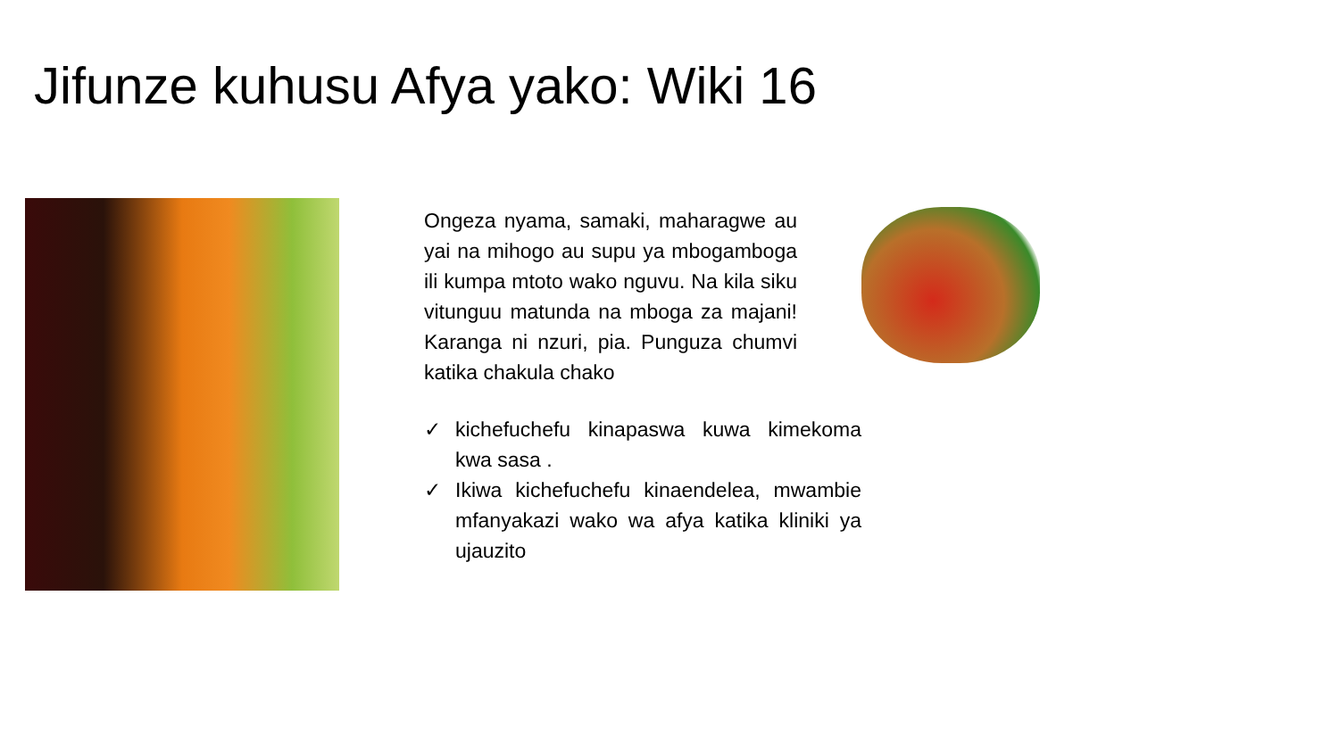Jifunze kuhusu Afya yako: Wiki 16
Ongeza nyama, samaki, maharagwe au yai na mihogo au supu ya mbogamboga ili kumpa mtoto wako nguvu. Na kila siku vitunguu matunda na mboga za majani! Karanga ni nzuri, pia. Punguza chumvi katika chakula chako
✓ kichefuchefu kinapaswa kuwa kimekoma kwa sasa .
✓ Ikiwa kichefuchefu kinaendelea, mwambie mfanyakazi wako wa afya katika kliniki ya ujauzito